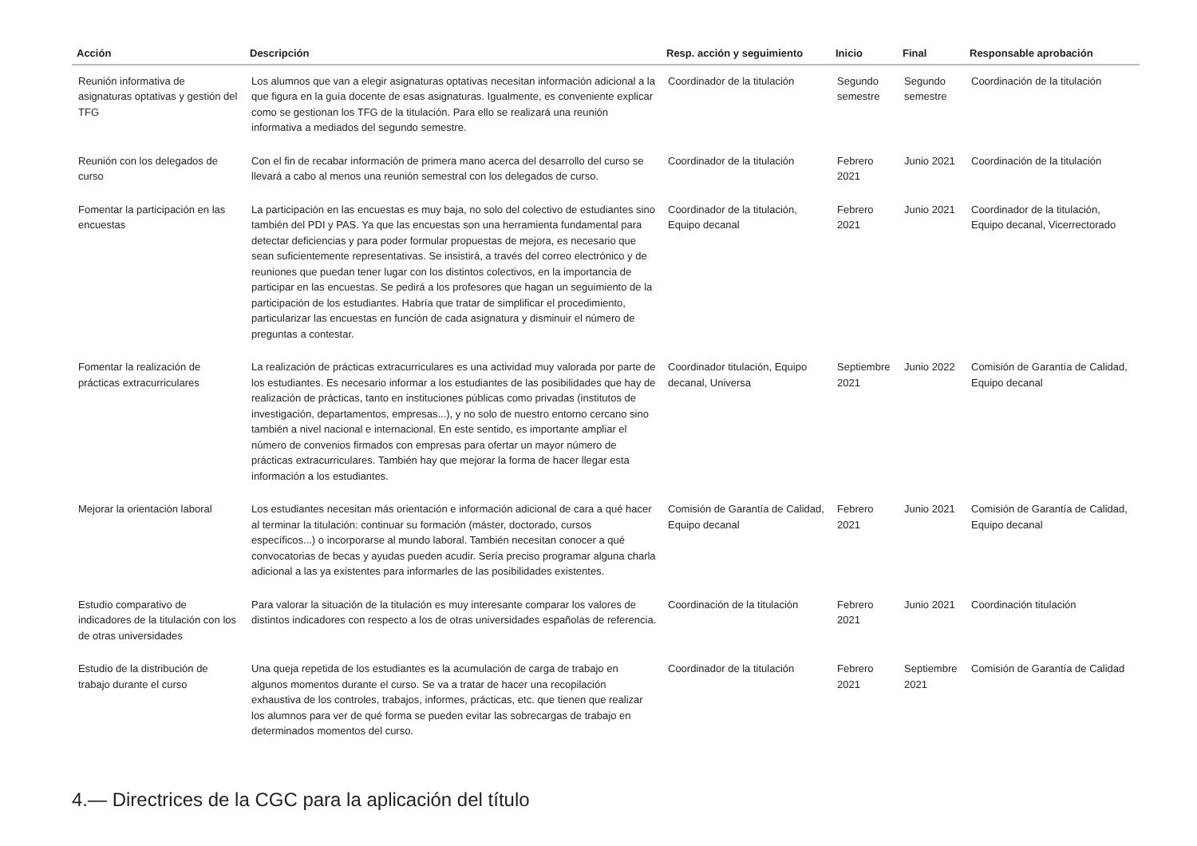| Acción | Descripción | Resp. acción y seguimiento | Inicio | Final | Responsable aprobación |
| --- | --- | --- | --- | --- | --- |
| Reunión informativa de asignaturas optativas y gestión del TFG | Los alumnos que van a elegir asignaturas optativas necesitan información adicional a la que figura en la guía docente de esas asignaturas. Igualmente, es conveniente explicar como se gestionan los TFG de la titulación. Para ello se realizará una reunión informativa a mediados del segundo semestre. | Coordinador de la titulación | Segundo semestre | Segundo semestre | Coordinación de la titulación |
| Reunión con los delegados de curso | Con el fin de recabar información de primera mano acerca del desarrollo del curso se llevará a cabo al menos una reunión semestral con los delegados de curso. | Coordinador de la titulación | Febrero 2021 | Junio 2021 | Coordinación de la titulación |
| Fomentar la participación en las encuestas | La participación en las encuestas es muy baja, no solo del colectivo de estudiantes sino también del PDI y PAS. Ya que las encuestas son una herramienta fundamental para detectar deficiencias y para poder formular propuestas de mejora, es necesario que sean suficientemente representativas. Se insistirá, a través del correo electrónico y de reuniones que puedan tener lugar con los distintos colectivos, en la importancia de participar en las encuestas. Se pedirá a los profesores que hagan un seguimiento de la participación de los estudiantes. Habría que tratar de simplificar el procedimiento, particularizar las encuestas en función de cada asignatura y disminuir el número de preguntas a contestar. | Coordinador de la titulación, Equipo decanal | Febrero 2021 | Junio 2021 | Coordinador de la titulación, Equipo decanal, Vicerrectorado |
| Fomentar la realización de prácticas extracurriculares | La realización de prácticas extracurriculares es una actividad muy valorada por parte de los estudiantes. Es necesario informar a los estudiantes de las posibilidades que hay de realización de prácticas, tanto en instituciones públicas como privadas (institutos de investigación, departamentos, empresas...), y no solo de nuestro entorno cercano sino también a nivel nacional e internacional. En este sentido, es importante ampliar el número de convenios firmados con empresas para ofertar un mayor número de prácticas extracurriculares. También hay que mejorar la forma de hacer llegar esta información a los estudiantes. | Coordinador titulación, Equipo decanal, Universa | Septiembre 2021 | Junio 2022 | Comisión de Garantía de Calidad, Equipo decanal |
| Mejorar la orientación laboral | Los estudiantes necesitan más orientación e información adicional de cara a qué hacer al terminar la titulación: continuar su formación (máster, doctorado, cursos específicos...) o incorporarse al mundo laboral. También necesitan conocer a qué convocatorias de becas y ayudas pueden acudir. Sería preciso programar alguna charla adicional a las ya existentes para informarles de las posibilidades existentes. | Comisión de Garantía de Calidad, Equipo decanal | Febrero 2021 | Junio 2021 | Comisión de Garantía de Calidad, Equipo decanal |
| Estudio comparativo de indicadores de la titulación con los de otras universidades | Para valorar la situación de la titulación es muy interesante comparar los valores de distintos indicadores con respecto a los de otras universidades españolas de referencia. | Coordinación de la titulación | Febrero 2021 | Junio 2021 | Coordinación titulación |
| Estudio de la distribución de trabajo durante el curso | Una queja repetida de los estudiantes es la acumulación de carga de trabajo en algunos momentos durante el curso. Se va a tratar de hacer una recopilación exhaustiva de los controles, trabajos, informes, prácticas, etc. que tienen que realizar los alumnos para ver de qué forma se pueden evitar las sobrecargas de trabajo en determinados momentos del curso. | Coordinador de la titulación | Febrero 2021 | Septiembre 2021 | Comisión de Garantía de Calidad |
4.— Directrices de la CGC para la aplicación del título